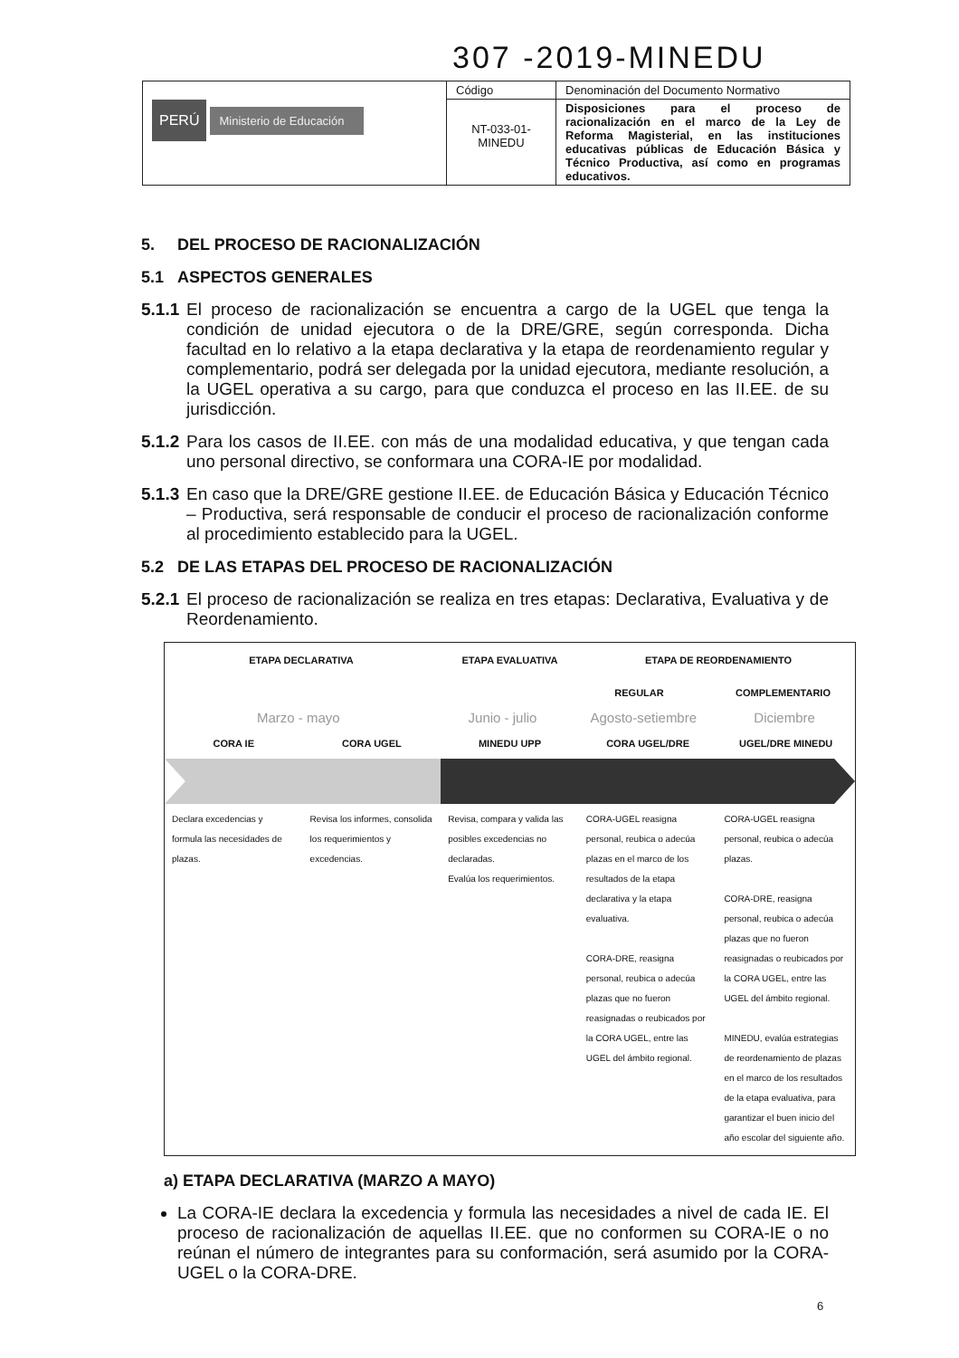307 -2019-MINEDU
| PERÚ Ministerio de Educación | Código | Denominación del Documento Normativo |
| | NT-033-01-MINEDU | Disposiciones para el proceso de racionalización en el marco de la Ley de Reforma Magisterial, en las instituciones educativas públicas de Educación Básica y Técnico Productiva, así como en programas educativos. |
5. DEL PROCESO DE RACIONALIZACIÓN
5.1 ASPECTOS GENERALES
5.1.1 El proceso de racionalización se encuentra a cargo de la UGEL que tenga la condición de unidad ejecutora o de la DRE/GRE, según corresponda. Dicha facultad en lo relativo a la etapa declarativa y la etapa de reordenamiento regular y complementario, podrá ser delegada por la unidad ejecutora, mediante resolución, a la UGEL operativa a su cargo, para que conduzca el proceso en las II.EE. de su jurisdicción.
5.1.2 Para los casos de II.EE. con más de una modalidad educativa, y que tengan cada uno personal directivo, se conformara una CORA-IE por modalidad.
5.1.3 En caso que la DRE/GRE gestione II.EE. de Educación Básica y Educación Técnico – Productiva, será responsable de conducir el proceso de racionalización conforme al procedimiento establecido para la UGEL.
5.2 DE LAS ETAPAS DEL PROCESO DE RACIONALIZACIÓN
5.2.1 El proceso de racionalización se realiza en tres etapas: Declarativa, Evaluativa y de Reordenamiento.
ETAPA DECLARATIVA ETAPA EVALUATIVA ETAPA DE REORDENAMIENTO
REGULAR COMPLEMENTARIO
Marzo - mayo Junio - julio Agosto-setiembre Diciembre
CORA IE CORA UGEL MINEDU UPP CORA UGEL/DRE UGEL/DRE MINEDU
Declara excedencias y formula las necesidades de plazas.
Revisa los informes, consolida los requerimientos y excedencias.
Revisa, compara y valida las posibles excedencias no declaradas.
Evalúa los requerimientos.
CORA-UGEL reasigna personal, reubica o adecúa plazas en el marco de los resultados de la etapa declarativa y la etapa evaluativa.
CORA-DRE, reasigna personal, reubica o adecúa plazas que no fueron reasignadas o reubicados por la CORA UGEL, entre las UGEL del ámbito regional.
CORA-UGEL reasigna personal, reubica o adecúa plazas.
CORA-DRE, reasigna personal, reubica o adecúa plazas que no fueron reasignadas o reubicados por la CORA UGEL, entre las UGEL del ámbito regional.
MINEDU, evalúa estrategias de reordenamiento de plazas en el marco de los resultados de la etapa evaluativa, para garantizar el buen inicio del año escolar del siguiente año.
a) ETAPA DECLARATIVA (MARZO A MAYO)
La CORA-IE declara la excedencia y formula las necesidades a nivel de cada IE. El proceso de racionalización de aquellas II.EE. que no conformen su CORA-IE o no reúnan el número de integrantes para su conformación, será asumido por la CORA-UGEL o la CORA-DRE.
6